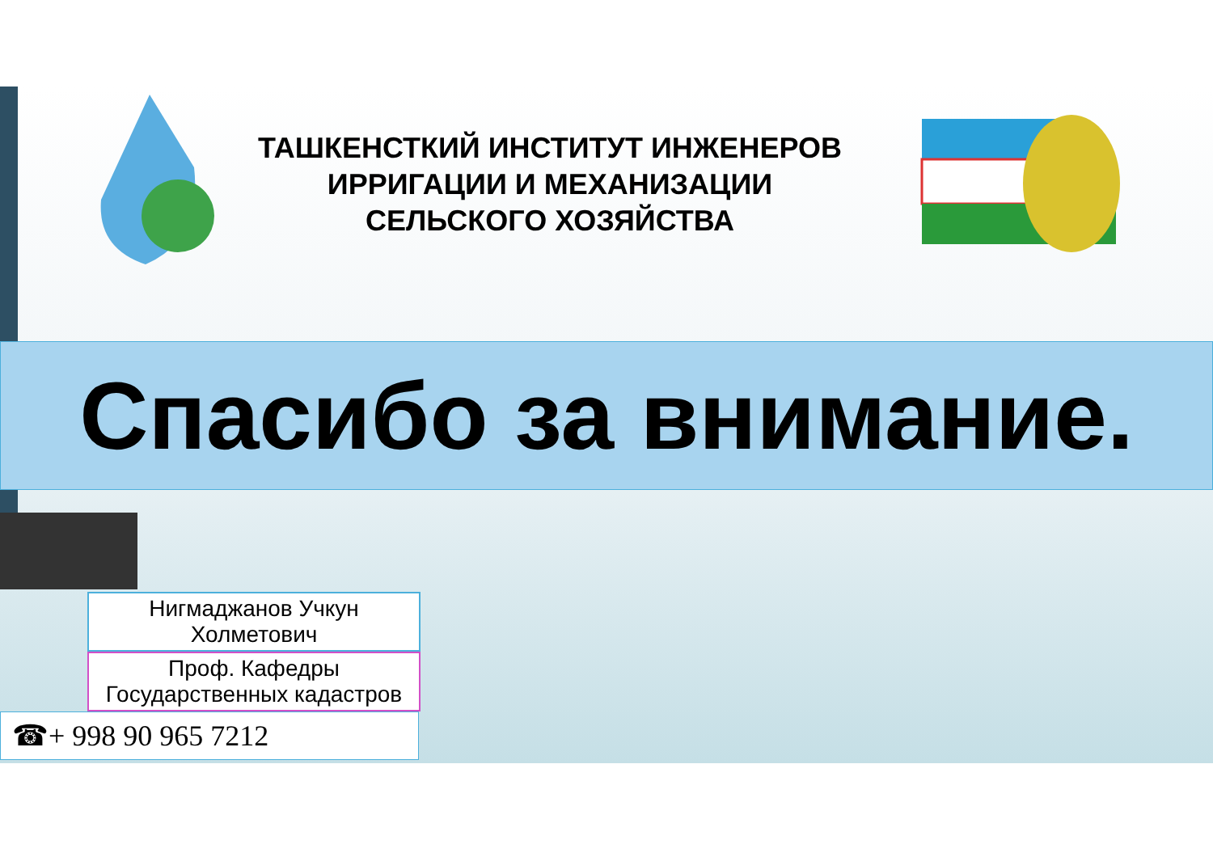ТАШКЕНСТКИЙ ИНСТИТУТ ИНЖЕНЕРОВ ИРРИГАЦИИ И МЕХАНИЗАЦИИ СЕЛЬСКОГО ХОЗЯЙСТВА
Спасибо за внимание.
Нигмаджанов Учкун Холметович
Проф. Кафедры Государственных кадастров
☎+ 998 90 965 7212